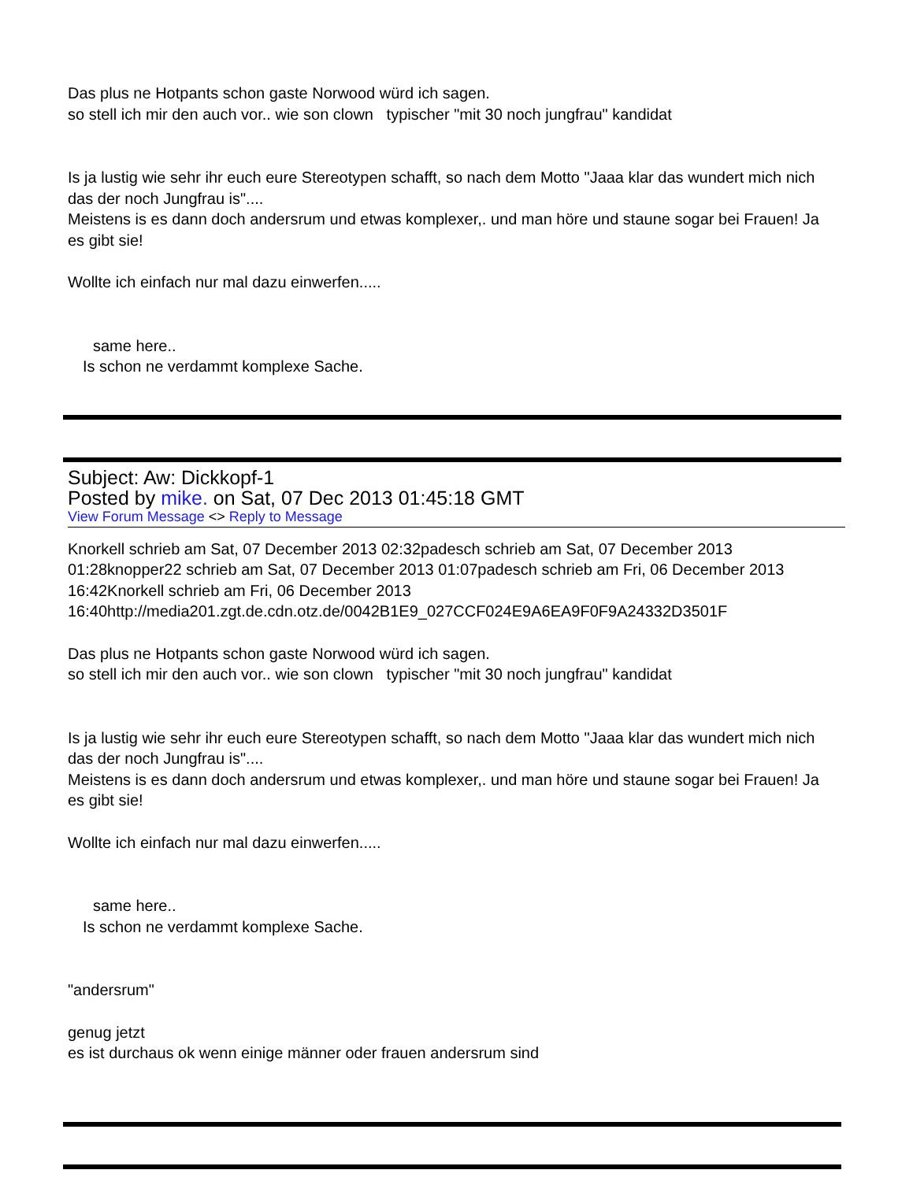Das plus ne Hotpants schon gaste Norwood würd ich sagen.
so stell ich mir den auch vor.. wie son clown typischer "mit 30 noch jungfrau" kandidat
Is ja lustig wie sehr ihr euch eure Stereotypen schafft, so nach dem Motto "Jaaa klar das wundert mich nich das der noch Jungfrau is"....
Meistens is es dann doch andersrum und etwas komplexer,. und man höre und staune sogar bei Frauen! Ja es gibt sie!
Wollte ich einfach nur mal dazu einwerfen.....
same here..
Is schon ne verdammt komplexe Sache.
Subject: Aw: Dickkopf-1
Posted by mike. on Sat, 07 Dec 2013 01:45:18 GMT
View Forum Message <> Reply to Message
Knorkell schrieb am Sat, 07 December 2013 02:32padesch schrieb am Sat, 07 December 2013 01:28knopper22 schrieb am Sat, 07 December 2013 01:07padesch schrieb am Fri, 06 December 2013 16:42Knorkell schrieb am Fri, 06 December 2013 16:40http://media201.zgt.de.cdn.otz.de/0042B1E9_027CCF024E9A6EA9F0F9A24332D3501F
Das plus ne Hotpants schon gaste Norwood würd ich sagen.
so stell ich mir den auch vor.. wie son clown typischer "mit 30 noch jungfrau" kandidat
Is ja lustig wie sehr ihr euch eure Stereotypen schafft, so nach dem Motto "Jaaa klar das wundert mich nich das der noch Jungfrau is"....
Meistens is es dann doch andersrum und etwas komplexer,. und man höre und staune sogar bei Frauen! Ja es gibt sie!
Wollte ich einfach nur mal dazu einwerfen.....
same here..
Is schon ne verdammt komplexe Sache.
"andersrum"
genug jetzt
es ist durchaus ok wenn einige männer oder frauen andersrum sind